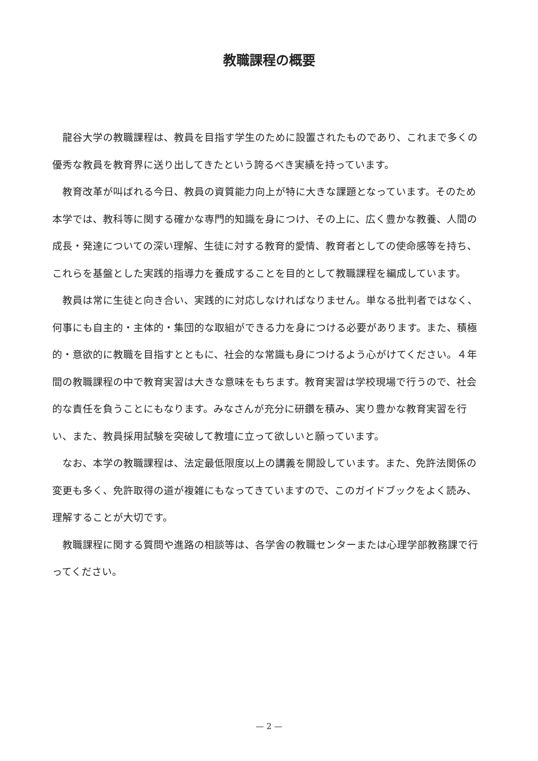教職課程の概要
龍谷大学の教職課程は、教員を目指す学生のために設置されたものであり、これまで多くの優秀な教員を教育界に送り出してきたという誇るべき実績を持っています。
教育改革が叫ばれる今日、教員の資質能力向上が特に大きな課題となっています。そのため本学では、教科等に関する確かな専門的知識を身につけ、その上に、広く豊かな教養、人間の成長・発達についての深い理解、生徒に対する教育的愛情、教育者としての使命感等を持ち、これらを基盤とした実践的指導力を養成することを目的として教職課程を編成しています。
教員は常に生徒と向き合い、実践的に対応しなければなりません。単なる批判者ではなく、何事にも自主的・主体的・集団的な取組ができる力を身につける必要があります。また、積極的・意欲的に教職を目指すとともに、社会的な常識も身につけるよう心がけてください。４年間の教職課程の中で教育実習は大きな意味をもちます。教育実習は学校現場で行うので、社会的な責任を負うことにもなります。みなさんが充分に研鑽を積み、実り豊かな教育実習を行い、また、教員採用試験を突破して教壇に立って欲しいと願っています。
なお、本学の教職課程は、法定最低限度以上の講義を開設しています。また、免許法関係の変更も多く、免許取得の道が複雑にもなってきていますので、このガイドブックをよく読み、理解することが大切です。
教職課程に関する質問や進路の相談等は、各学舎の教職センターまたは心理学部教務課で行ってください。
— 2 —